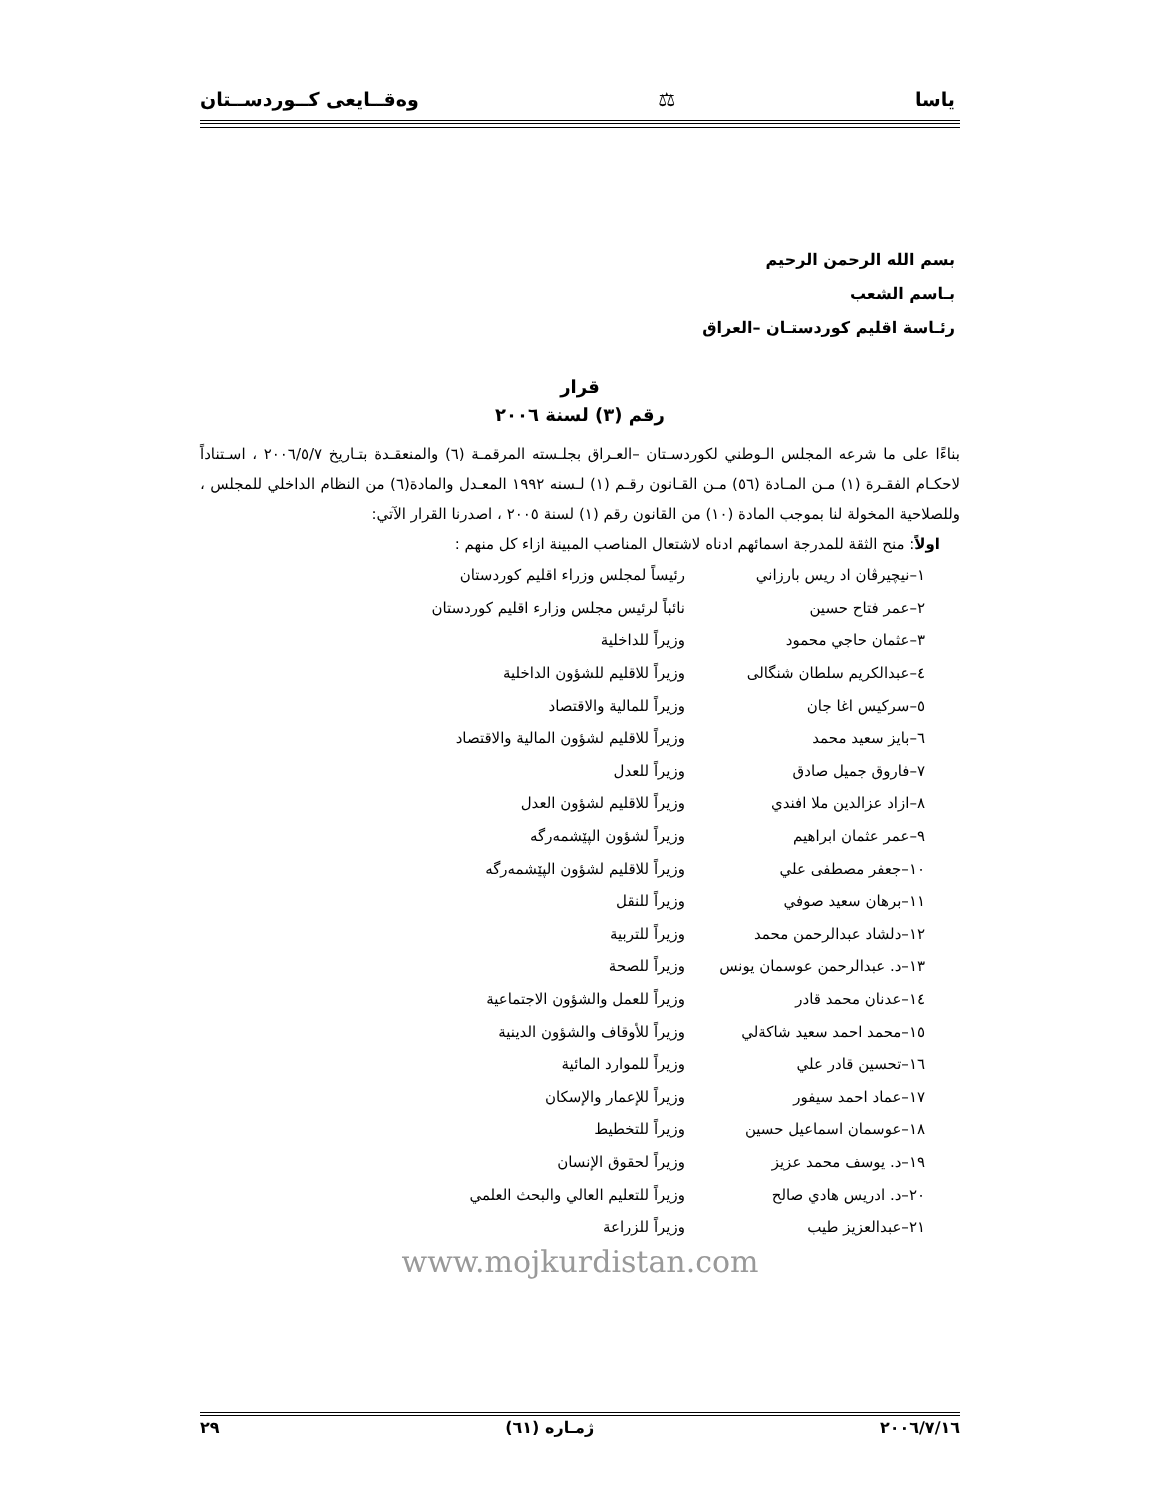ياسا ⚖ وەقــايعى كــوردســتان
بسم الله الرحمن الرحيم
بـاسم الشعب
رئـاسة اقليم كوردستـان –العراق
قرار
رقم (٣) لسنة ٢٠٠٦
بناءًا على ما شرعه المجلس الـوطني لكوردسـتان –العـراق بجلـسته المرقمـة (٦) والمنعقـدة بتـاريخ ٢٠٠٦/٥/٧ ، اسـتناداً لاحكـام الفقـرة (١) مـن المـادة (٥٦) مـن القـانون رقـم (١) لـسنه ١٩٩٢ المعـدل والمادة(٦) من النظام الداخلي للمجلس ، وللصلاحية المخولة لنا بموجب المادة (١٠) من القانون رقم (١) لسنة ٢٠٠٥ ، اصدرنا القرار الآتي:
اولاً: منح الثقة للمدرجة اسمائهم ادناه لاشتعال المناصب المبينة ازاء كل منهم :
| ١–نيچيرڤان اد ريس بارزاني | رئيساً لمجلس وزراء اقليم كوردستان |
| ٢–عمر فتاح حسين | نائباً لرئيس مجلس وزارء اقليم كوردستان |
| ٣–عثمان حاجي محمود | وزيراً للداخلية |
| ٤–عبدالكريم سلطان شنگالى | وزيراً للاقليم للشؤون الداخلية |
| ٥–سركيس اغا جان | وزيراً للمالية والاقتصاد |
| ٦–بايز سعيد محمد | وزيراً للاقليم لشؤون المالية والاقتصاد |
| ٧–فاروق جميل صادق | وزيراً للعدل |
| ٨–ازاد عزالدين ملا افندي | وزيراً للاقليم لشؤون العدل |
| ٩–عمر عثمان ابراهيم | وزيراً لشؤون الپێشمەرگە |
| ١٠–جعفر مصطفى علي | وزيراً للاقليم لشؤون الپێشمەرگە |
| ١١–برهان سعيد صوفي | وزيراً للنقل |
| ١٢–دلشاد عبدالرحمن محمد | وزيراً للتربية |
| ١٣–د. عبدالرحمن عوسمان يونس | وزيراً للصحة |
| ١٤–عدنان محمد قادر | وزيراً للعمل والشؤون الاجتماعية |
| ١٥–محمد احمد سعيد شاكةلي | وزيراً للأوقاف والشؤون الدينية |
| ١٦–تحسين قادر علي | وزيراً للموارد المائية |
| ١٧–عماد احمد سيفور | وزيراً للإعمار والإسكان |
| ١٨–عوسمان اسماعيل حسين | وزيراً للتخطيط |
| ١٩–د. يوسف محمد عزيز | وزيراً لحقوق الإنسان |
| ٢٠–د. ادريس هادي صالح | وزيراً للتعليم العالي والبحث العلمي |
| ٢١–عبدالعزيز طيب | وزيراً للزراعة |
www.mojkurdistan.com
٢٠٠٦/٧/١٦ ژمـاره (٦١) ٢٩